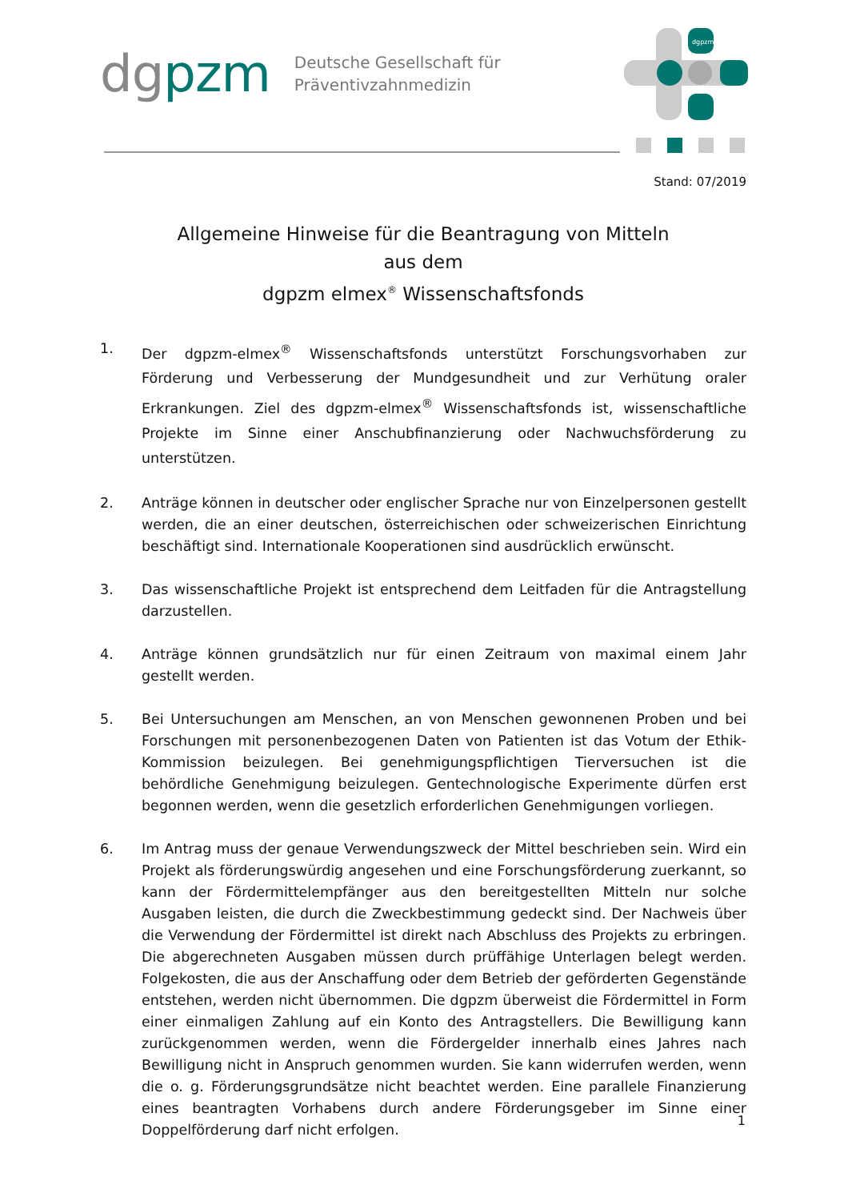dgpzm
Deutsche Gesellschaft für
Präventivzahnmedizin
dgpzm
Stand: 07/2019
Allgemeine Hinweise für die Beantragung von Mitteln
aus dem
dgpzm elmex<sup>®</sup> Wissenschaftsfonds
1. Der dgpzm-elmex<sup>®</sup> Wissenschaftsfonds unterstützt Forschungsvorhaben zur Förderung und Verbesserung der Mundgesundheit und zur Verhütung oraler Erkrankungen. Ziel des dgpzm-elmex<sup>®</sup> Wissenschaftsfonds ist, wissenschaftliche Projekte im Sinne einer Anschubfinanzierung oder Nachwuchsförderung zu unterstützen.
2. Anträge können in deutscher oder englischer Sprache nur von Einzelpersonen gestellt werden, die an einer deutschen, österreichischen oder schweizerischen Einrichtung beschäftigt sind. Internationale Kooperationen sind ausdrücklich erwünscht.
3. Das wissenschaftliche Projekt ist entsprechend dem Leitfaden für die Antragstellung darzustellen.
4. Anträge können grundsätzlich nur für einen Zeitraum von maximal einem Jahr gestellt werden.
5. Bei Untersuchungen am Menschen, an von Menschen gewonnenen Proben und bei Forschungen mit personenbezogenen Daten von Patienten ist das Votum der Ethik-Kommission beizulegen. Bei genehmigungspflichtigen Tierversuchen ist die behördliche Genehmigung beizulegen. Gentechnologische Experimente dürfen erst begonnen werden, wenn die gesetzlich erforderlichen Genehmigungen vorliegen.
6. Im Antrag muss der genaue Verwendungszweck der Mittel beschrieben sein. Wird ein Projekt als förderungswürdig angesehen und eine Forschungsförderung zuerkannt, so kann der Fördermittelempfänger aus den bereitgestellten Mitteln nur solche Ausgaben leisten, die durch die Zweckbestimmung gedeckt sind. Der Nachweis über die Verwendung der Fördermittel ist direkt nach Abschluss des Projekts zu erbringen. Die abgerechneten Ausgaben müssen durch prüffähige Unterlagen belegt werden. Folgekosten, die aus der Anschaffung oder dem Betrieb der geförderten Gegenstände entstehen, werden nicht übernommen. Die dgpzm überweist die Fördermittel in Form einer einmaligen Zahlung auf ein Konto des Antragstellers. Die Bewilligung kann zurückgenommen werden, wenn die Fördergelder innerhalb eines Jahres nach Bewilligung nicht in Anspruch genommen wurden. Sie kann widerrufen werden, wenn die o. g. Förderungsgrundsätze nicht beachtet werden. Eine parallele Finanzierung eines beantragten Vorhabens durch andere Förderungsgeber im Sinne einer Doppelförderung darf nicht erfolgen.
1